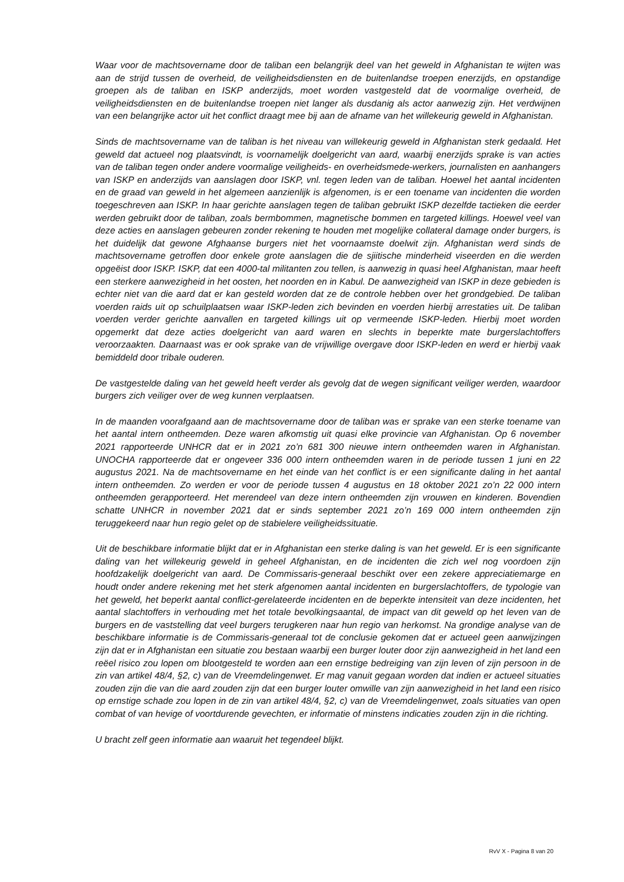Waar voor de machtsovername door de taliban een belangrijk deel van het geweld in Afghanistan te wijten was aan de strijd tussen de overheid, de veiligheidsdiensten en de buitenlandse troepen enerzijds, en opstandige groepen als de taliban en ISKP anderzijds, moet worden vastgesteld dat de voormalige overheid, de veiligheidsdiensten en de buitenlandse troepen niet langer als dusdanig als actor aanwezig zijn. Het verdwijnen van een belangrijke actor uit het conflict draagt mee bij aan de afname van het willekeurig geweld in Afghanistan.
Sinds de machtsovername van de taliban is het niveau van willekeurig geweld in Afghanistan sterk gedaald. Het geweld dat actueel nog plaatsvindt, is voornamelijk doelgericht van aard, waarbij enerzijds sprake is van acties van de taliban tegen onder andere voormalige veiligheids- en overheidsmede-werkers, journalisten en aanhangers van ISKP en anderzijds van aanslagen door ISKP, vnl. tegen leden van de taliban. Hoewel het aantal incidenten en de graad van geweld in het algemeen aanzienlijk is afgenomen, is er een toename van incidenten die worden toegeschreven aan ISKP. In haar gerichte aanslagen tegen de taliban gebruikt ISKP dezelfde tactieken die eerder werden gebruikt door de taliban, zoals bermbommen, magnetische bommen en targeted killings. Hoewel veel van deze acties en aanslagen gebeuren zonder rekening te houden met mogelijke collateral damage onder burgers, is het duidelijk dat gewone Afghaanse burgers niet het voornaamste doelwit zijn. Afghanistan werd sinds de machtsovername getroffen door enkele grote aanslagen die de sjiitische minderheid viseerden en die werden opgeëist door ISKP. ISKP, dat een 4000-tal militanten zou tellen, is aanwezig in quasi heel Afghanistan, maar heeft een sterkere aanwezigheid in het oosten, het noorden en in Kabul. De aanwezigheid van ISKP in deze gebieden is echter niet van die aard dat er kan gesteld worden dat ze de controle hebben over het grondgebied. De taliban voerden raids uit op schuilplaatsen waar ISKP-leden zich bevinden en voerden hierbij arrestaties uit. De taliban voerden verder gerichte aanvallen en targeted killings uit op vermeende ISKP-leden. Hierbij moet worden opgemerkt dat deze acties doelgericht van aard waren en slechts in beperkte mate burgerslachtoffers veroorzaakten. Daarnaast was er ook sprake van de vrijwillige overgave door ISKP-leden en werd er hierbij vaak bemiddeld door tribale ouderen.
De vastgestelde daling van het geweld heeft verder als gevolg dat de wegen significant veiliger werden, waardoor burgers zich veiliger over de weg kunnen verplaatsen.
In de maanden voorafgaand aan de machtsovername door de taliban was er sprake van een sterke toename van het aantal intern ontheemden. Deze waren afkomstig uit quasi elke provincie van Afghanistan. Op 6 november 2021 rapporteerde UNHCR dat er in 2021 zo’n 681 300 nieuwe intern ontheemden waren in Afghanistan. UNOCHA rapporteerde dat er ongeveer 336 000 intern ontheemden waren in de periode tussen 1 juni en 22 augustus 2021. Na de machtsovername en het einde van het conflict is er een significante daling in het aantal intern ontheemden. Zo werden er voor de periode tussen 4 augustus en 18 oktober 2021 zo’n 22 000 intern ontheemden gerapporteerd. Het merendeel van deze intern ontheemden zijn vrouwen en kinderen. Bovendien schatte UNHCR in november 2021 dat er sinds september 2021 zo’n 169 000 intern ontheemden zijn teruggekeerd naar hun regio gelet op de stabielere veiligheidssituatie.
Uit de beschikbare informatie blijkt dat er in Afghanistan een sterke daling is van het geweld. Er is een significante daling van het willekeurig geweld in geheel Afghanistan, en de incidenten die zich wel nog voordoen zijn hoofdzakelijk doelgericht van aard. De Commissaris-generaal beschikt over een zekere appreciatiemarge en houdt onder andere rekening met het sterk afgenomen aantal incidenten en burgerslachtoffers, de typologie van het geweld, het beperkt aantal conflict-gerelateerde incidenten en de beperkte intensiteit van deze incidenten, het aantal slachtoffers in verhouding met het totale bevolkingsaantal, de impact van dit geweld op het leven van de burgers en de vaststelling dat veel burgers terugkeren naar hun regio van herkomst. Na grondige analyse van de beschikbare informatie is de Commissaris-generaal tot de conclusie gekomen dat er actueel geen aanwijzingen zijn dat er in Afghanistan een situatie zou bestaan waarbij een burger louter door zijn aanwezigheid in het land een reëel risico zou lopen om blootgesteld te worden aan een ernstige bedreiging van zijn leven of zijn persoon in de zin van artikel 48/4, §2, c) van de Vreemdelingenwet. Er mag vanuit gegaan worden dat indien er actueel situaties zouden zijn die van die aard zouden zijn dat een burger louter omwille van zijn aanwezigheid in het land een risico op ernstige schade zou lopen in de zin van artikel 48/4, §2, c) van de Vreemdelingenwet, zoals situaties van open combat of van hevige of voortdurende gevechten, er informatie of minstens indicaties zouden zijn in die richting.
U bracht zelf geen informatie aan waaruit het tegendeel blijkt.
RvV X - Pagina 8 van 20